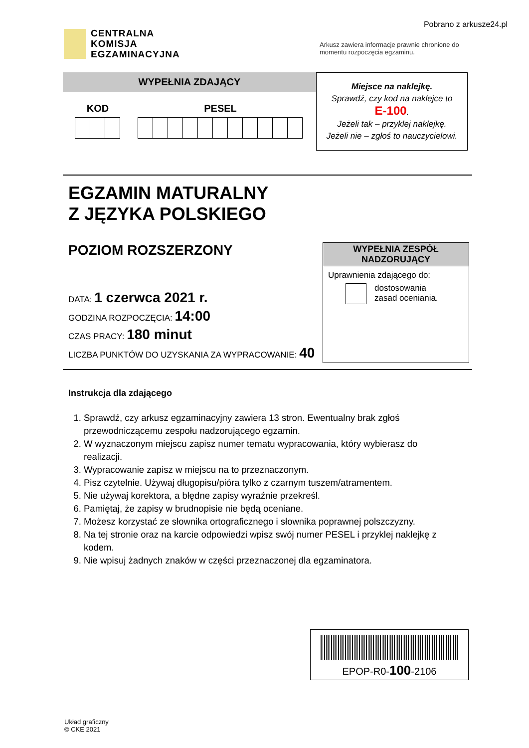Pobrano z arkusze24.pl
CENTRALNA
KOMISJA
EGZAMINACYJNA
Arkusz zawiera informacje prawnie chronione do momentu rozpoczęcia egzaminu.
WYPEŁNIA ZDAJĄCY
KOD PESEL
Miejsce na naklejkę.
Sprawdź, czy kod na naklejce to
E-100.
Jeżeli tak – przyklej naklejkę.
Jeżeli nie – zgłoś to nauczycielowi.
EGZAMIN MATURALNY
Z JĘZYKA POLSKIEGO
POZIOM ROZSZERZONY
DATA: 1 czerwca 2021 r.
GODZINA ROZPOCZĘCIA: 14:00
CZAS PRACY: 180 minut
LICZBA PUNKTÓW DO UZYSKANIA ZA WYPRACOWANIE: 40
WYPEŁNIA ZESPÓŁ NADZORUJĄCY
Uprawnienia zdającego do:
dostosowania
zasad oceniania.
Instrukcja dla zdającego
1. Sprawdź, czy arkusz egzaminacyjny zawiera 13 stron. Ewentualny brak zgłoś przewodniczącemu zespołu nadzorującego egzamin.
2. W wyznaczonym miejscu zapisz numer tematu wypracowania, który wybierasz do realizacji.
3. Wypracowanie zapisz w miejscu na to przeznaczonym.
4. Pisz czytelnie. Używaj długopisu/pióra tylko z czarnym tuszem/atramentem.
5. Nie używaj korektora, a błędne zapisy wyraźnie przekreśl.
6. Pamiętaj, że zapisy w brudnopisie nie będą oceniane.
7. Możesz korzystać ze słownika ortograficznego i słownika poprawnej polszczyzny.
8. Na tej stronie oraz na karcie odpowiedzi wpisz swój numer PESEL i przyklej naklejkę z kodem.
9. Nie wpisuj żadnych znaków w części przeznaczonej dla egzaminatora.
EPOP-R0-100-2106
Układ graficzny
© CKE 2021